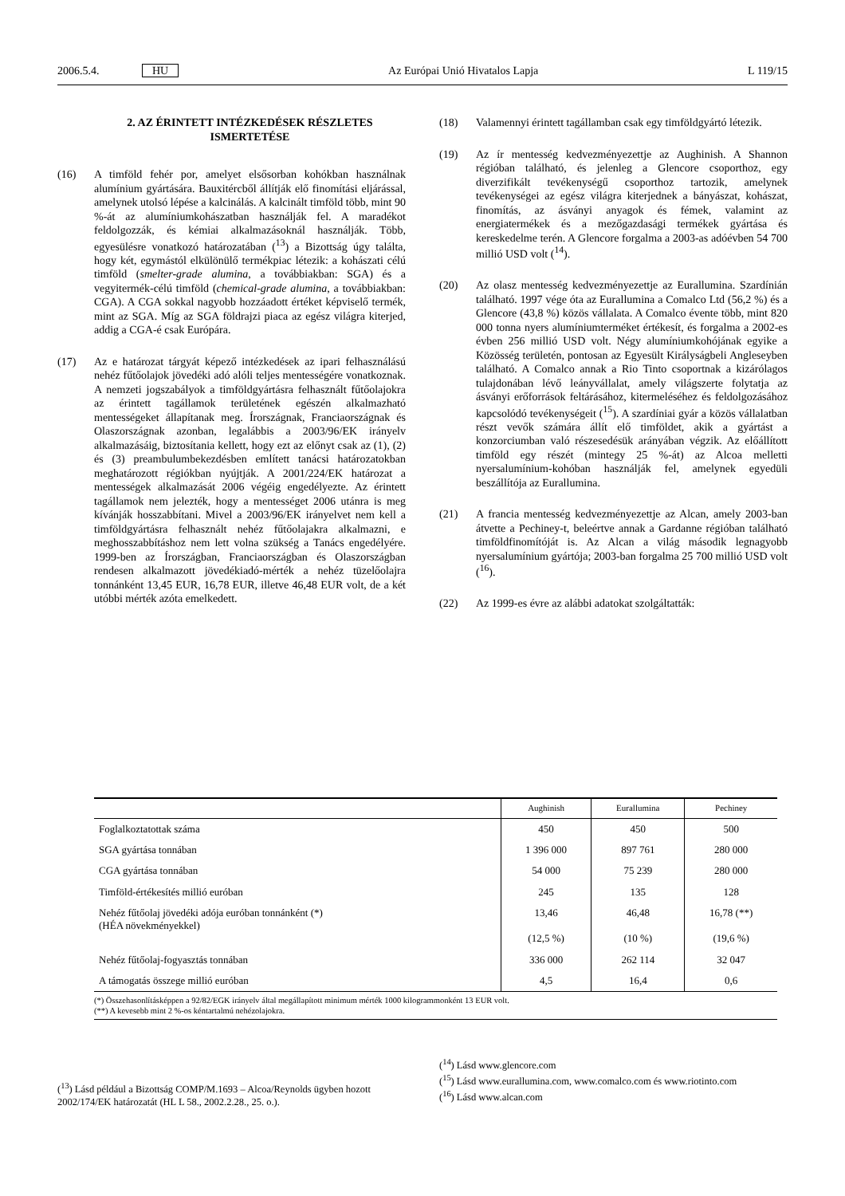2006.5.4. HU Az Európai Unió Hivatalos Lapja L 119/15
2. AZ ÉRINTETT INTÉZKEDÉSEK RÉSZLETES ISMERTETÉSE
(16) A timföld fehér por, amelyet elsősorban kohókban használnak alumínium gyártására. Bauxitércből állítják elő finomítási eljárással, amelynek utolsó lépése a kalcinálás. A kalcinált timföld több, mint 90 %-át az alumíniumkohászatban használják fel. A maradékot feldolgozzák, és kémiai alkalmazásoknál használják. Több, egyesülésre vonatkozó határozatában (<sup>13</sup>) a Bizottság úgy találta, hogy két, egymástól elkülönülő termékpiac létezik: a kohászati célú timföld (smelter-grade alumina, a továbbiakban: SGA) és a vegyitermék-célú timföld (chemical-grade alumina, a továbbiakban: CGA). A CGA sokkal nagyobb hozzáadott értéket képviselő termék, mint az SGA. Míg az SGA földrajzi piaca az egész világra kiterjed, addig a CGA-é csak Európára.
(17) Az e határozat tárgyát képező intézkedések az ipari felhasználású nehéz fűtőolajok jövedéki adó alóli teljes mentességére vonatkoznak. A nemzeti jogszabályok a timföldgyártásra felhasznált fűtőolajokra az érintett tagállamok területének egészén alkalmazható mentességeket állapítanak meg. Írországnak, Franciaországnak és Olaszországnak azonban, legalábbis a 2003/96/EK irányelv alkalmazásáig, biztosítania kellett, hogy ezt az előnyt csak az (1), (2) és (3) preambulumbekezdésben említett tanácsi határozatokban meghatározott régiókban nyújtják. A 2001/224/EK határozat a mentességek alkalmazását 2006 végéig engedélyezte. Az érintett tagállamok nem jelezték, hogy a mentességet 2006 utánra is meg kívánják hosszabbítani. Mivel a 2003/96/EK irányelvet nem kell a timföldgyártásra felhasznált nehéz fűtőolajakra alkalmazni, e meghosszabbításhoz nem lett volna szükség a Tanács engedélyére. 1999-ben az Írországban, Franciaországban és Olaszországban rendesen alkalmazott jövedékiadó-mérték a nehéz tüzelőolajra tonnánként 13,45 EUR, 16,78 EUR, illetve 46,48 EUR volt, de a két utóbbi mérték azóta emelkedett.
(18) Valamennyi érintett tagállamban csak egy timföldgyártó létezik.
(19) Az ír mentesség kedvezményezettje az Aughinish. A Shannon régióban található, és jelenleg a Glencore csoporthoz, egy diverzifikált tevékenységű csoporthoz tartozik, amelynek tevékenységei az egész világra kiterjednek a bányászat, kohászat, finomítás, az ásványi anyagok és fémek, valamint az energiatermékek és a mezőgazdasági termékek gyártása és kereskedelme terén. A Glencore forgalma a 2003-as adóévben 54 700 millió USD volt (<sup>14</sup>).
(20) Az olasz mentesség kedvezményezettje az Eurallumina. Szardínián található. 1997 vége óta az Eurallumina a Comalco Ltd (56,2 %) és a Glencore (43,8 %) közös vállalata. A Comalco évente több, mint 820 000 tonna nyers alumíniumterméket értékesít, és forgalma a 2002-es évben 256 millió USD volt. Négy alumíniumkohójának egyike a Közösség területén, pontosan az Egyesült Királyságbeli Angleseyben található. A Comalco annak a Rio Tinto csoportnak a kizárólagos tulajdonában lévő leányvállalat, amely világszerte folytatja az ásványi erőforrások feltárásához, kitermeléséhez és feldolgozásához kapcsolódó tevékenységeit (<sup>15</sup>). A szardíniai gyár a közös vállalatban részt vevők számára állít elő timföldet, akik a gyártást a konzorciumban való részesedésük arányában végzik. Az előállított timföld egy részét (mintegy 25 %-át) az Alcoa melletti nyersalumínium-kohóban használják fel, amelynek egyedüli beszállítója az Eurallumina.
(21) A francia mentesség kedvezményezettje az Alcan, amely 2003-ban átvette a Pechiney-t, beleértve annak a Gardanne régióban található timföldfinomítóját is. Az Alcan a világ második legnagyobb nyersalumínium gyártója; 2003-ban forgalma 25 700 millió USD volt (<sup>16</sup>).
(22) Az 1999-es évre az alábbi adatokat szolgáltatták:
| | Aughinish | Eurallumina | Pechiney |
| --- | --- | --- | --- |
| Foglalkoztatottak száma | 450 | 450 | 500 |
| SGA gyártása tonnában | 1 396 000 | 897 761 | 280 000 |
| CGA gyártása tonnában | 54 000 | 75 239 | 280 000 |
| Timföld-értékesítés millió euróban | 245 | 135 | 128 |
| Nehéz fűtőolaj jövedéki adója euróban tonnánként (*) (HÉA növekményekkel) | 13,46 (12,5 %) | 46,48 (10 %) | 16,78 (**) (19,6 %) |
| Nehéz fűtőolaj-fogyasztás tonnában | 336 000 | 262 114 | 32 047 |
| A támogatás összege millió euróban | 4,5 | 16,4 | 0,6 |
| (*) Összehasonlításképpen a 92/82/EGK irányelv által megállapított minimum mérték 1000 kilogrammonként 13 EUR volt. (**) A kevesebb mint 2 %-os kéntartalmú nehézolajokra. | | | |
(<sup>13</sup>) Lásd például a Bizottság COMP/M.1693 – Alcoa/Reynolds ügyben hozott 2002/174/EK határozatát (HL L 58., 2002.2.28., 25. o.).
(<sup>14</sup>) Lásd www.glencore.com
(<sup>15</sup>) Lásd www.eurallumina.com, www.comalco.com és www.riotinto.com
(<sup>16</sup>) Lásd www.alcan.com